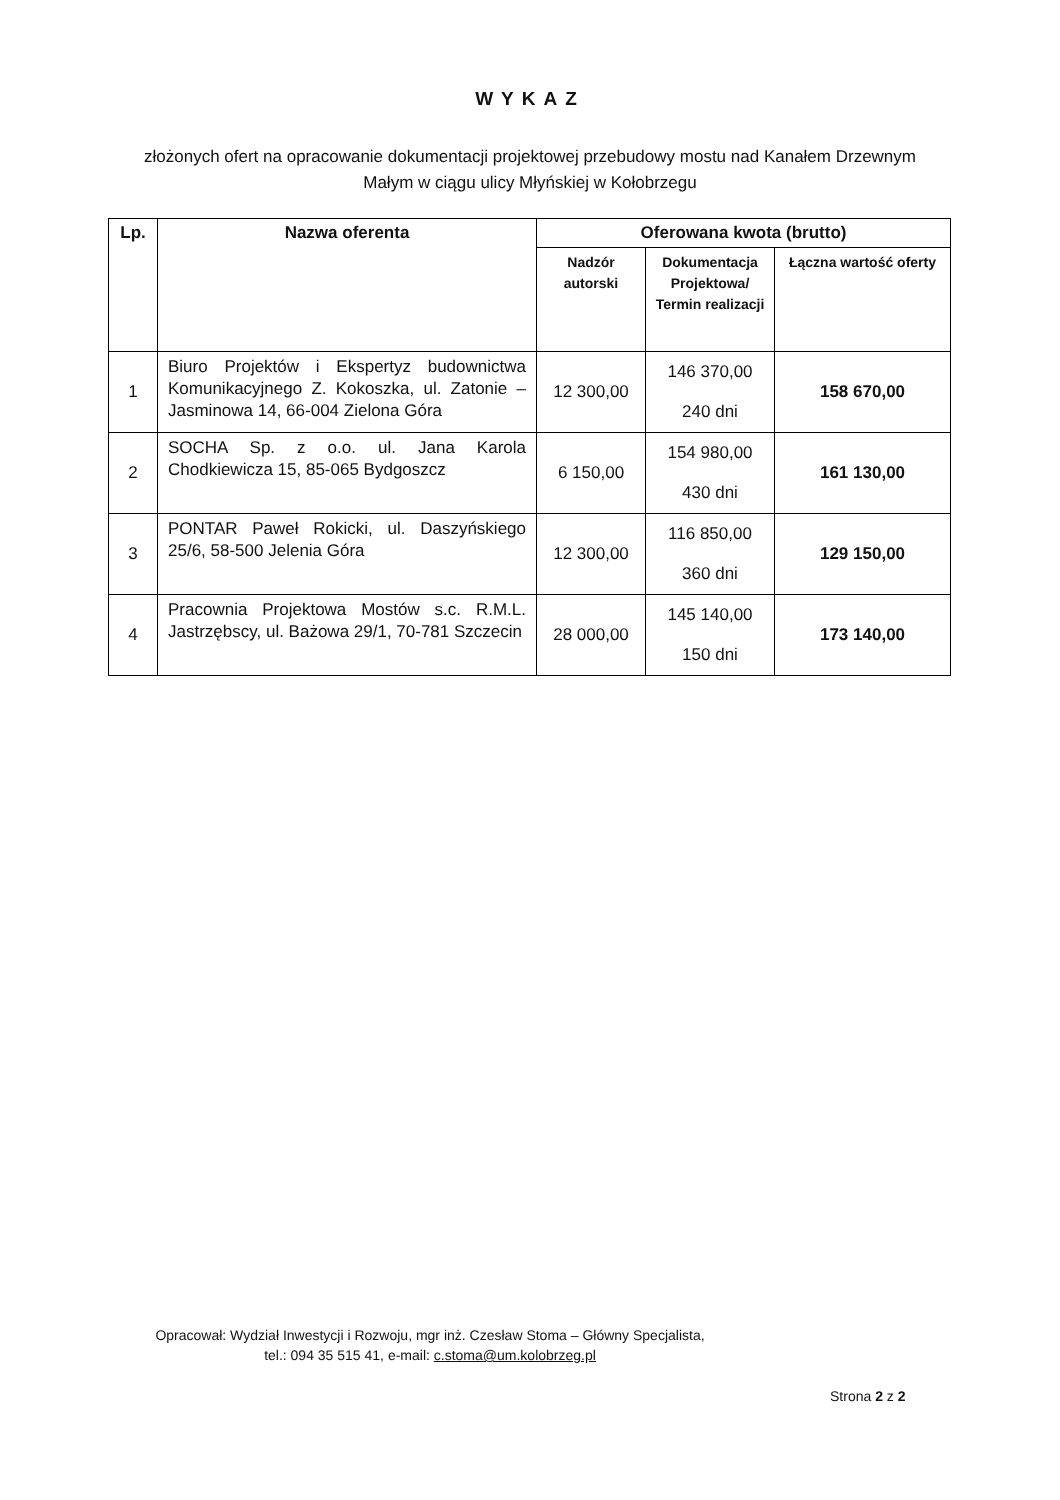WYKAZ
złożonych ofert na opracowanie dokumentacji projektowej przebudowy mostu nad Kanałem Drzewnym Małym w ciągu ulicy Młyńskiej w Kołobrzegu
| Lp. | Nazwa oferenta | Oferowana kwota (brutto) | | |
| --- | --- | --- | --- | --- |
| | | Nadzór autorski | Dokumentacja Projektowa/ Termin realizacji | Łączna wartość oferty |
| 1 | Biuro Projektów i Ekspertyz budownictwa Komunikacyjnego Z. Kokoszka, ul. Zatonie – Jasminowa 14, 66-004 Zielona Góra | 12 300,00 | 146 370,00 240 dni | 158 670,00 |
| 2 | SOCHA Sp. z o.o. ul. Jana Karola Chodkiewicza 15, 85-065 Bydgoszcz | 6 150,00 | 154 980,00 430 dni | 161 130,00 |
| 3 | PONTAR Paweł Rokicki, ul. Daszyńskiego 25/6, 58-500 Jelenia Góra | 12 300,00 | 116 850,00 360 dni | 129 150,00 |
| 4 | Pracownia Projektowa Mostów s.c. R.M.L. Jastrzębscy, ul. Bażowa 29/1, 70-781 Szczecin | 28 000,00 | 145 140,00 150 dni | 173 140,00 |
Opracował: Wydział Inwestycji i Rozwoju, mgr inż. Czesław Stoma – Główny Specjalista,
tel.: 094 35 515 41, e-mail: c.stoma@um.kolobrzeg.pl
Strona 2 z 2